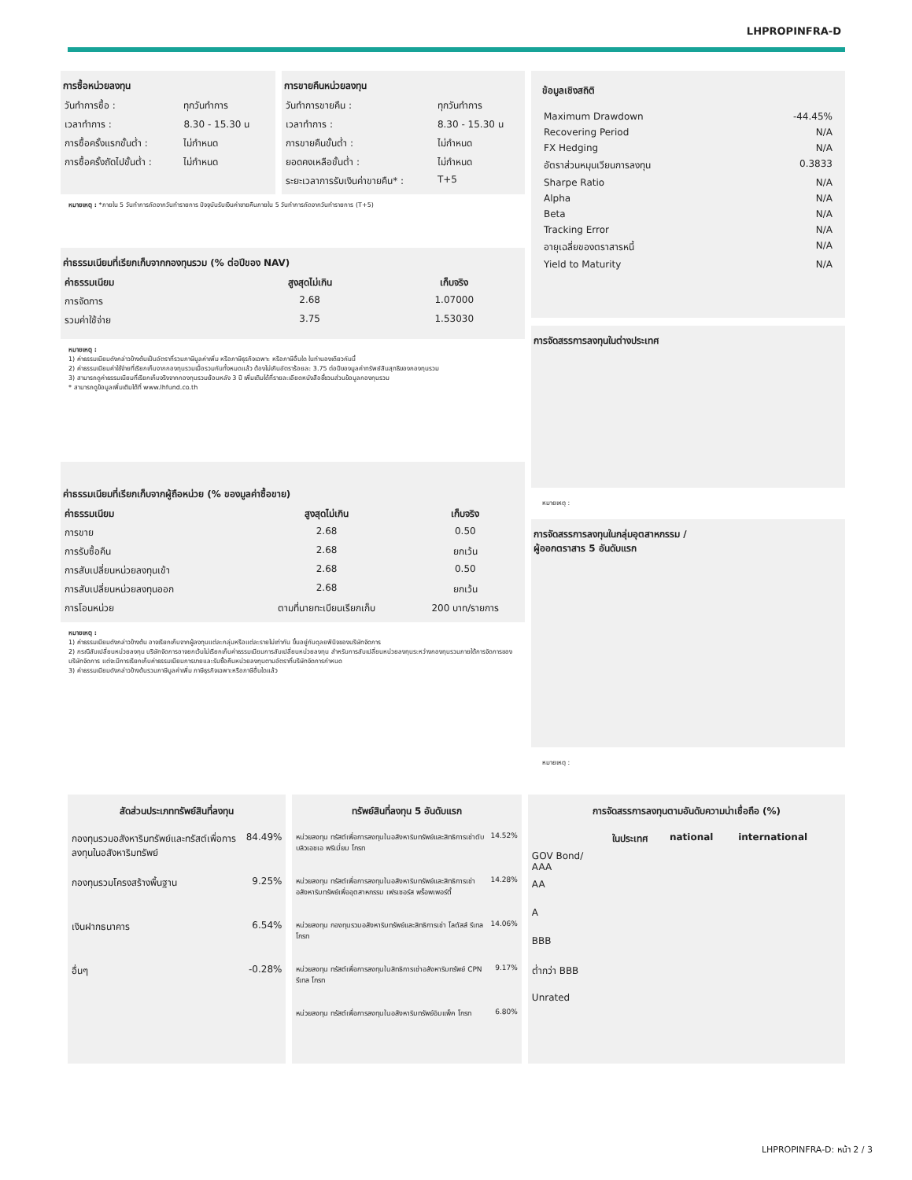LHPROPINFRA-D
การซื้อหน่วยลงทุน
| วันทำการซื้อ : | ทุกวันทำการ |
| เวลาทำการ : | 8.30 - 15.30 น |
| การซื้อครั้งแรกขั้นต่ำ : | ไม่กำหนด |
| การซื้อครั้งถัดไปขั้นต่ำ : | ไม่กำหนด |
การขายคืนหน่วยลงทุน
| วันทำการขายคืน : | ทุกวันทำการ |
| เวลาทำการ : | 8.30 - 15.30 น |
| การขายคืนขั้นต่ำ : | ไม่กำหนด |
| ยอดคงเหลือขั้นต่ำ : | ไม่กำหนด |
| ระยะเวลาการรับเงินค่าขายคืน* : | T+5 |
หมายเหตุ : *ภายใน 5 วันทำการถัดจากวันทำรายการ ปัจจุบันรับเงินค่าขายคืนภายใน 5 วันทำการถัดจากวันทำรายการ (T+5)
ค่าธรรมเนียมที่เรียกเก็บจากกองทุนรวม (% ต่อปีของ NAV)
| ค่าธรรมเนียม | สูงสุดไม่เกิน | เก็บจริง |
| --- | --- | --- |
| การจัดการ | 2.68 | 1.07000 |
| รวมค่าใช้จ่าย | 3.75 | 1.53030 |
หมายเหตุ :
1) ค่าธรรมเนียมดังกล่าวข้างต้นเป็นอัตราที่รวมภาษีมูลค่าเพิ่ม หรือภาษีธุรกิจเฉพาะ หรือภาษีอื่นใด ในทำนองเดียวกันนี้
2) ค่าธรรมเนียมค่าใช้จ่ายที่เรียกเก็บจากกองทุนรวมเมื่อรวมกันทั้งหมดแล้ว ต้องไม่เกินอัตราร้อยละ 3.75 ต่อปีของมูลค่าทรัพย์สินสุทธิของกองทุนรวม
3) สามารถดูค่าธรรมเนียมที่เรียกเก็บจริงจากกองทุนรวมย้อนหลัง 3 ปี เพิ่มเติมได้ที่รายละเอียดหนังสือชี้ชวนส่วนข้อมูลกองทุนรวม
* สามารถดูข้อมูลเพิ่มเติมได้ที่ www.lhfund.co.th
ค่าธรรมเนียมที่เรียกเก็บจากผู้ถือหน่วย (% ของมูลค่าซื้อขาย)
| ค่าธรรมเนียม | สูงสุดไม่เกิน | เก็บจริง |
| --- | --- | --- |
| การขาย | 2.68 | 0.50 |
| การรับซื้อคืน | 2.68 | ยกเว้น |
| การสับเปลี่ยนหน่วยลงทุนเข้า | 2.68 | 0.50 |
| การสับเปลี่ยนหน่วยลงทุนออก | 2.68 | ยกเว้น |
| การโอนหน่วย | ตามที่นายทะเบียนเรียกเก็บ | 200 บาท/รายการ |
หมายเหตุ :
1) ค่าธรรมเนียมดังกล่าวข้างต้น อาจเรียกเก็บจากผู้ลงทุนแต่ละกลุ่มหรือแต่ละรายไม่เท่ากัน ขึ้นอยู่กับดุลยพินิจของบริษัทจัดการ
2) กรณีสับเปลี่ยนหน่วยลงทุน บริษัทจัดการอาจยกเว้นไม่เรียกเก็บค่าธรรมเนียมการสับเปลี่ยนหน่วยลงทุน สำหรับการสับเปลี่ยนหน่วยลงทุนระหว่างกองทุนรวมภายใต้การจัดการของบริษัทจัดการ แต่จะมีการเรียกเก็บค่าธรรมเนียมการขายและรับซื้อคืนหน่วยลงทุนตามอัตราที่บริษัทจัดการกำหนด
3) ค่าธรรมเนียมดังกล่าวข้างต้นรวมภาษีมูลค่าเพิ่ม ภาษีธุรกิจเฉพาะหรือภาษีอื่นใดแล้ว
ข้อมูลเชิงสถิติ
| Maximum Drawdown | -44.45% |
| Recovering Period | N/A |
| FX Hedging | N/A |
| อัตราส่วนหมุนเวียนการลงทุน | 0.3833 |
| Sharpe Ratio | N/A |
| Alpha | N/A |
| Beta | N/A |
| Tracking Error | N/A |
| อายุเฉลี่ยของตราสารหนี้ | N/A |
| Yield to Maturity | N/A |
การจัดสรรการลงทุนในต่างประเทศ
หมายเหตุ :
การจัดสรรการลงทุนในกลุ่มอุตสาหกรรม /
ผู้ออกตราสาร 5 อันดับแรก
หมายเหตุ :
สัดส่วนประเภททรัพย์สินที่ลงทุน
| กองทุนรวมอสังหาริมทรัพย์และทรัสต์เพื่อการลงทุนในอสังหาริมทรัพย์ | 84.49% |
| กองทุนรวมโครงสร้างพื้นฐาน | 9.25% |
| เงินฝากธนาคาร | 6.54% |
| อื่นๆ | -0.28% |
ทรัพย์สินที่ลงทุน 5 อันดับแรก
| หน่วยลงทุน ทรัสต์เพื่อการลงทุนในอสังหาริมทรัพย์และสิทธิการเช่าดับบลิวเอชเอ พรีเมี่ยม โกรท | 14.52% |
| หน่วยลงทุน ทรัสต์เพื่อการลงทุนในอสังหาริมทรัพย์และสิทธิการเช่าอสังหาริมทรัพย์เพื่ออุตสาหกรรม เฟรเซอร์ส พร็อพเพอร์ตี้ | 14.28% |
| หน่วยลงทุน กองทุนรวมอสังหาริมทรัพย์และสิทธิการเช่า โลตัสส์ รีเทล โกรท | 14.06% |
| หน่วยลงทุน ทรัสต์เพื่อการลงทุนในสิทธิการเช่าอสังหาริมทรัพย์ CPN รีเทล โกรท | 9.17% |
| หน่วยลงทุน ทรัสต์เพื่อการลงทุนในอสังหาริมทรัพย์อิมแพ็ค โกรท | 6.80% |
การจัดสรรการลงทุนตามอันดับความน่าเชื่อถือ (%)
| | ในประเทศ | national | international |
| --- | --- | --- | --- |
| GOV Bond/ AAA | | | |
| AA | | | |
| A | | | |
| BBB | | | |
| ต่ำกว่า BBB | | | |
| Unrated | | | |
LHPROPINFRA-D: หน้า 2 / 3